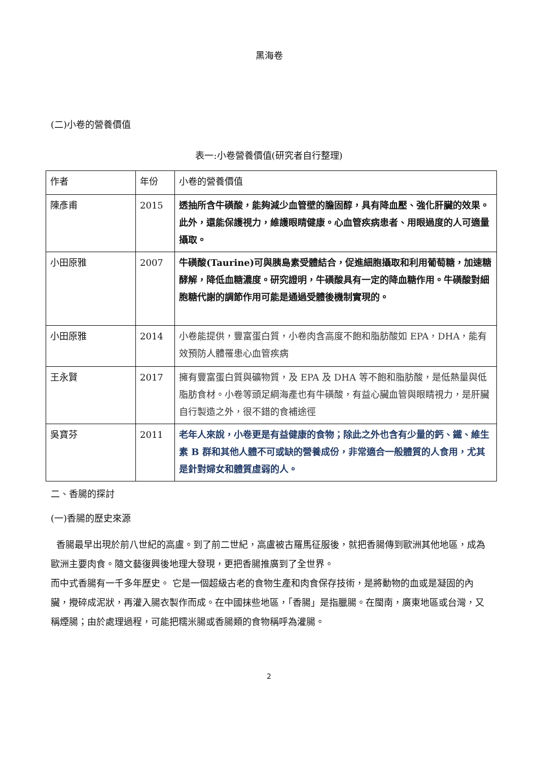黑海卷
(二)小卷的營養價值
表一:小卷營養價值(研究者自行整理)
| 作者 | 年份 | 小卷的營養價值 |
| 陳彥甫 | 2015 | 透抽所含牛磺酸，能夠減少血管壁的膽固醇，具有降血壓、強化肝臟的效果。此外，還能保護視力，維護眼睛健康。心血管疾病患者、用眼過度的人可適量攝取。 |
| 小田原雅 | 2007 | 牛磺酸(Taurine)可與胰島素受體結合，促進細胞攝取和利用葡萄糖，加速糖酵解，降低血糖濃度。研究證明，牛磺酸具有一定的降血糖作用。牛磺酸對細胞糖代謝的調節作用可能是通過受體後機制實現的。 |
| 小田原雅 | 2014 | 小卷能提供，豐富蛋白質，小卷肉含高度不飽和脂肪酸如 EPA，DHA，能有效預防人體罹患心血管疾病 |
| 王永賢 | 2017 | 擁有豐富蛋白質與礦物質，及 EPA 及 DHA 等不飽和脂肪酸，是低熱量與低脂肪食材。小卷等頭足綱海產也有牛磺酸，有益心臟血管與眼睛視力，是肝臟自行製造之外，很不錯的食補途徑 |
| 吳寶芬 | 2011 | 老年人來說，小卷更是有益健康的食物；除此之外也含有少量的鈣、鐵、維生素 B 群和其他人體不可或缺的營養成份，非常適合一般體質的人食用，尤其是針對婦女和體質虛弱的人。 |
二、香腸的探討
(一)香腸的歷史來源
香腸最早出現於前八世紀的高盧。到了前二世紀，高盧被古羅馬征服後，就把香腸傳到歐洲其他地區，成為歐洲主要肉食。隨文藝復興後地理大發現，更把香腸推廣到了全世界。
而中式香腸有一千多年歷史。 它是一個超級古老的食物生產和肉食保存技術，是將動物的血或是凝固的內臟，攪碎成泥狀，再灌入腸衣製作而成。在中國抹些地區，「香腸」是指臘腸。在閩南，廣東地區或台灣，又稱煙腸；由於處理過程，可能把糯米腸或香腸類的食物稱呼為灌腸。
2